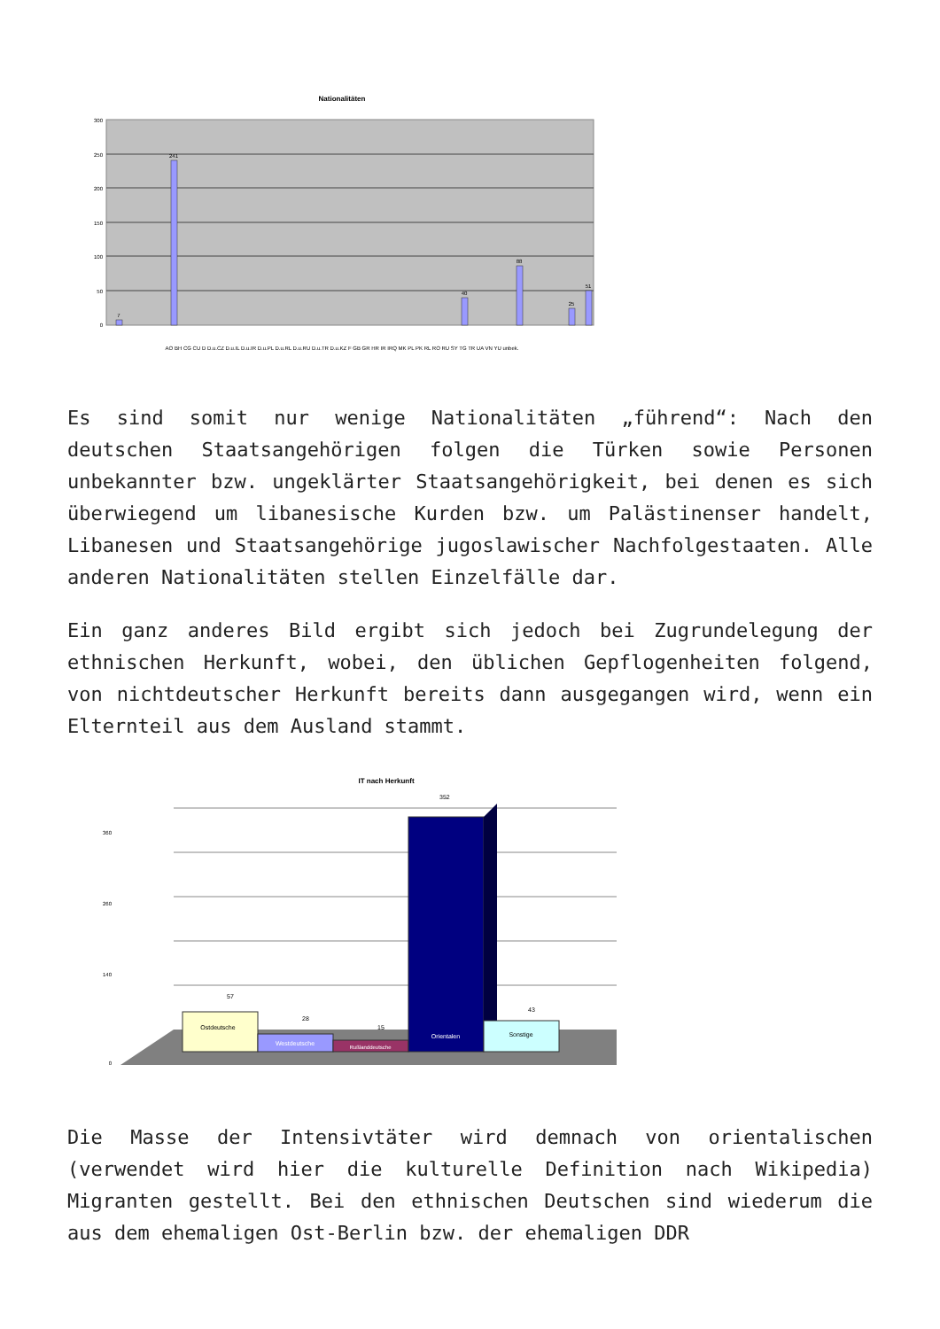Nationalitäten
300
250
200
150
100
50
0
241
88
40
51
25
7
AO BH CG CU D D.u.CZ D.u.IL D.u.IR D.u.PL D.u.RL D.u.RU D.u.TR D.u.KZ F GB GR HR IR IRQ MK PL PK RL RO RU SY TG TR UA VN YU unbek.
Es sind somit nur wenige Nationalitäten „führend“: Nach den deutschen Staatsangehörigen folgen die Türken sowie Personen unbekannter bzw. ungeklärter Staatsangehörigkeit, bei denen es sich überwiegend um libanesische Kurden bzw. um Palästinenser handelt, Libanesen und Staatsangehörige jugoslawischer Nachfolgestaaten. Alle anderen Nationalitäten stellen Einzelfälle dar.
Ein ganz anderes Bild ergibt sich jedoch bei Zugrundelegung der ethnischen Herkunft, wobei, den üblichen Gepflogenheiten folgend, von nichtdeutscher Herkunft bereits dann ausgegangen wird, wenn ein Elternteil aus dem Ausland stammt.
IT nach Herkunft
360
260
140
0
Ostdeutsche
57
Westdeutsche
28
Rußlanddeutsche
15
Orientalen
352
Sonstige
43
Die Masse der Intensivtäter wird demnach von orientalischen (verwendet wird hier die kulturelle Definition nach Wikipedia) Migranten gestellt. Bei den ethnischen Deutschen sind wiederum die aus dem ehemaligen Ost-Berlin bzw. der ehemaligen DDR